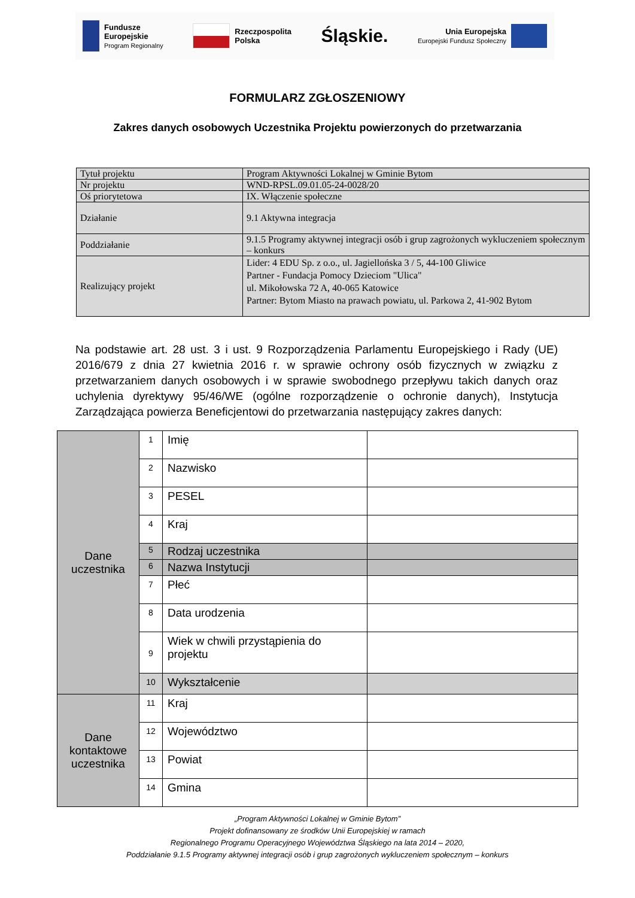Fundusze
Europejskie
Program Regionalny
Rzeczpospolita
Polska
Śląskie.
Unia Europejska
Europejski Fundusz Społeczny
FORMULARZ ZGŁOSZENIOWY
Zakres danych osobowych Uczestnika Projektu powierzonych do przetwarzania
| Tytuł projektu | Program Aktywności Lokalnej w Gminie Bytom |
| Nr projektu | WND-RPSL.09.01.05-24-0028/20 |
| Oś priorytetowa | IX. Włączenie społeczne |
| Działanie | 9.1 Aktywna integracja |
| Poddziałanie | 9.1.5 Programy aktywnej integracji osób i grup zagrożonych wykluczeniem społecznym – konkurs |
| Realizujący projekt | Lider: 4 EDU Sp. z o.o., ul. Jagiellońska 3 / 5, 44-100 Gliwice Partner - Fundacja Pomocy Dzieciom "Ulica" ul. Mikołowska 72 A, 40-065 Katowice Partner: Bytom Miasto na prawach powiatu, ul. Parkowa 2, 41-902 Bytom |
Na podstawie art. 28 ust. 3 i ust. 9 Rozporządzenia Parlamentu Europejskiego i Rady (UE) 2016/679 z dnia 27 kwietnia 2016 r. w sprawie ochrony osób fizycznych w związku z przetwarzaniem danych osobowych i w sprawie swobodnego przepływu takich danych oraz uchylenia dyrektywy 95/46/WE (ogólne rozporządzenie o ochronie danych), Instytucja Zarządzająca powierza Beneficjentowi do przetwarzania następujący zakres danych:
| Dane uczestnika | 1 | Imię | |
| | 2 | Nazwisko | |
| | 3 | PESEL | |
| | 4 | Kraj | |
| | 5 | Rodzaj uczestnika | |
| | 6 | Nazwa Instytucji | |
| | 7 | Płeć | |
| | 8 | Data urodzenia | |
| | 9 | Wiek w chwili przystąpienia do projektu | |
| | 10 | Wykształcenie | |
| Dane kontaktowe uczestnika | 11 | Kraj | |
| | 12 | Województwo | |
| | 13 | Powiat | |
| | 14 | Gmina | |
„Program Aktywności Lokalnej w Gminie Bytom”
Projekt dofinansowany ze środków Unii Europejskiej w ramach
Regionalnego Programu Operacyjnego Województwa Śląskiego na lata 2014 – 2020,
Poddziałanie 9.1.5 Programy aktywnej integracji osób i grup zagrożonych wykluczeniem społecznym – konkurs